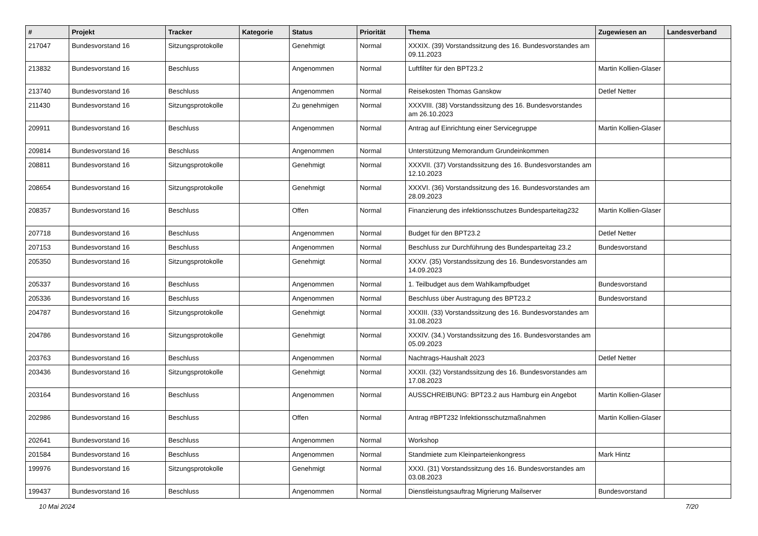| # | Projekt | Tracker | Kategorie | Status | Priorität | Thema | Zugewiesen an | Landesverband |
| --- | --- | --- | --- | --- | --- | --- | --- | --- |
| 217047 | Bundesvorstand 16 | Sitzungsprotokolle | | Genehmigt | Normal | XXXIX. (39) Vorstandssitzung des 16. Bundesvorstandes am 09.11.2023 | | |
| 213832 | Bundesvorstand 16 | Beschluss | | Angenommen | Normal | Luftfilter für den BPT23.2 | Martin Kollien-Glaser | |
| 213740 | Bundesvorstand 16 | Beschluss | | Angenommen | Normal | Reisekosten Thomas Ganskow | Detlef Netter | |
| 211430 | Bundesvorstand 16 | Sitzungsprotokolle | | Zu genehmigen | Normal | XXXVIII. (38) Vorstandssitzung des 16. Bundesvorstandes am 26.10.2023 | | |
| 209911 | Bundesvorstand 16 | Beschluss | | Angenommen | Normal | Antrag auf Einrichtung einer Servicegruppe | Martin Kollien-Glaser | |
| 209814 | Bundesvorstand 16 | Beschluss | | Angenommen | Normal | Unterstützung Memorandum Grundeinkommen | | |
| 208811 | Bundesvorstand 16 | Sitzungsprotokolle | | Genehmigt | Normal | XXXVII. (37) Vorstandssitzung des 16. Bundesvorstandes am 12.10.2023 | | |
| 208654 | Bundesvorstand 16 | Sitzungsprotokolle | | Genehmigt | Normal | XXXVI. (36) Vorstandssitzung des 16. Bundesvorstandes am 28.09.2023 | | |
| 208357 | Bundesvorstand 16 | Beschluss | | Offen | Normal | Finanzierung des infektionsschutzes Bundesparteitag232 | Martin Kollien-Glaser | |
| 207718 | Bundesvorstand 16 | Beschluss | | Angenommen | Normal | Budget für den BPT23.2 | Detlef Netter | |
| 207153 | Bundesvorstand 16 | Beschluss | | Angenommen | Normal | Beschluss zur Durchführung des Bundesparteitag 23.2 | Bundesvorstand | |
| 205350 | Bundesvorstand 16 | Sitzungsprotokolle | | Genehmigt | Normal | XXXV. (35) Vorstandssitzung des 16. Bundesvorstandes am 14.09.2023 | | |
| 205337 | Bundesvorstand 16 | Beschluss | | Angenommen | Normal | 1. Teilbudget aus dem Wahlkampfbudget | Bundesvorstand | |
| 205336 | Bundesvorstand 16 | Beschluss | | Angenommen | Normal | Beschluss über Austragung des BPT23.2 | Bundesvorstand | |
| 204787 | Bundesvorstand 16 | Sitzungsprotokolle | | Genehmigt | Normal | XXXIII. (33) Vorstandssitzung des 16. Bundesvorstandes am 31.08.2023 | | |
| 204786 | Bundesvorstand 16 | Sitzungsprotokolle | | Genehmigt | Normal | XXXIV. (34.) Vorstandssitzung des 16. Bundesvorstandes am 05.09.2023 | | |
| 203763 | Bundesvorstand 16 | Beschluss | | Angenommen | Normal | Nachtrags-Haushalt 2023 | Detlef Netter | |
| 203436 | Bundesvorstand 16 | Sitzungsprotokolle | | Genehmigt | Normal | XXXII. (32) Vorstandssitzung des 16. Bundesvorstandes am 17.08.2023 | | |
| 203164 | Bundesvorstand 16 | Beschluss | | Angenommen | Normal | AUSSCHREIBUNG: BPT23.2 aus Hamburg ein Angebot | Martin Kollien-Glaser | |
| 202986 | Bundesvorstand 16 | Beschluss | | Offen | Normal | Antrag #BPT232 Infektionsschutzmaßnahmen | Martin Kollien-Glaser | |
| 202641 | Bundesvorstand 16 | Beschluss | | Angenommen | Normal | Workshop | | |
| 201584 | Bundesvorstand 16 | Beschluss | | Angenommen | Normal | Standmiete zum Kleinparteienkongress | Mark Hintz | |
| 199976 | Bundesvorstand 16 | Sitzungsprotokolle | | Genehmigt | Normal | XXXI. (31) Vorstandssitzung des 16. Bundesvorstandes am 03.08.2023 | | |
| 199437 | Bundesvorstand 16 | Beschluss | | Angenommen | Normal | Dienstleistungsauftrag Migrierung Mailserver | Bundesvorstand | |
10 Mai 2024 7/20